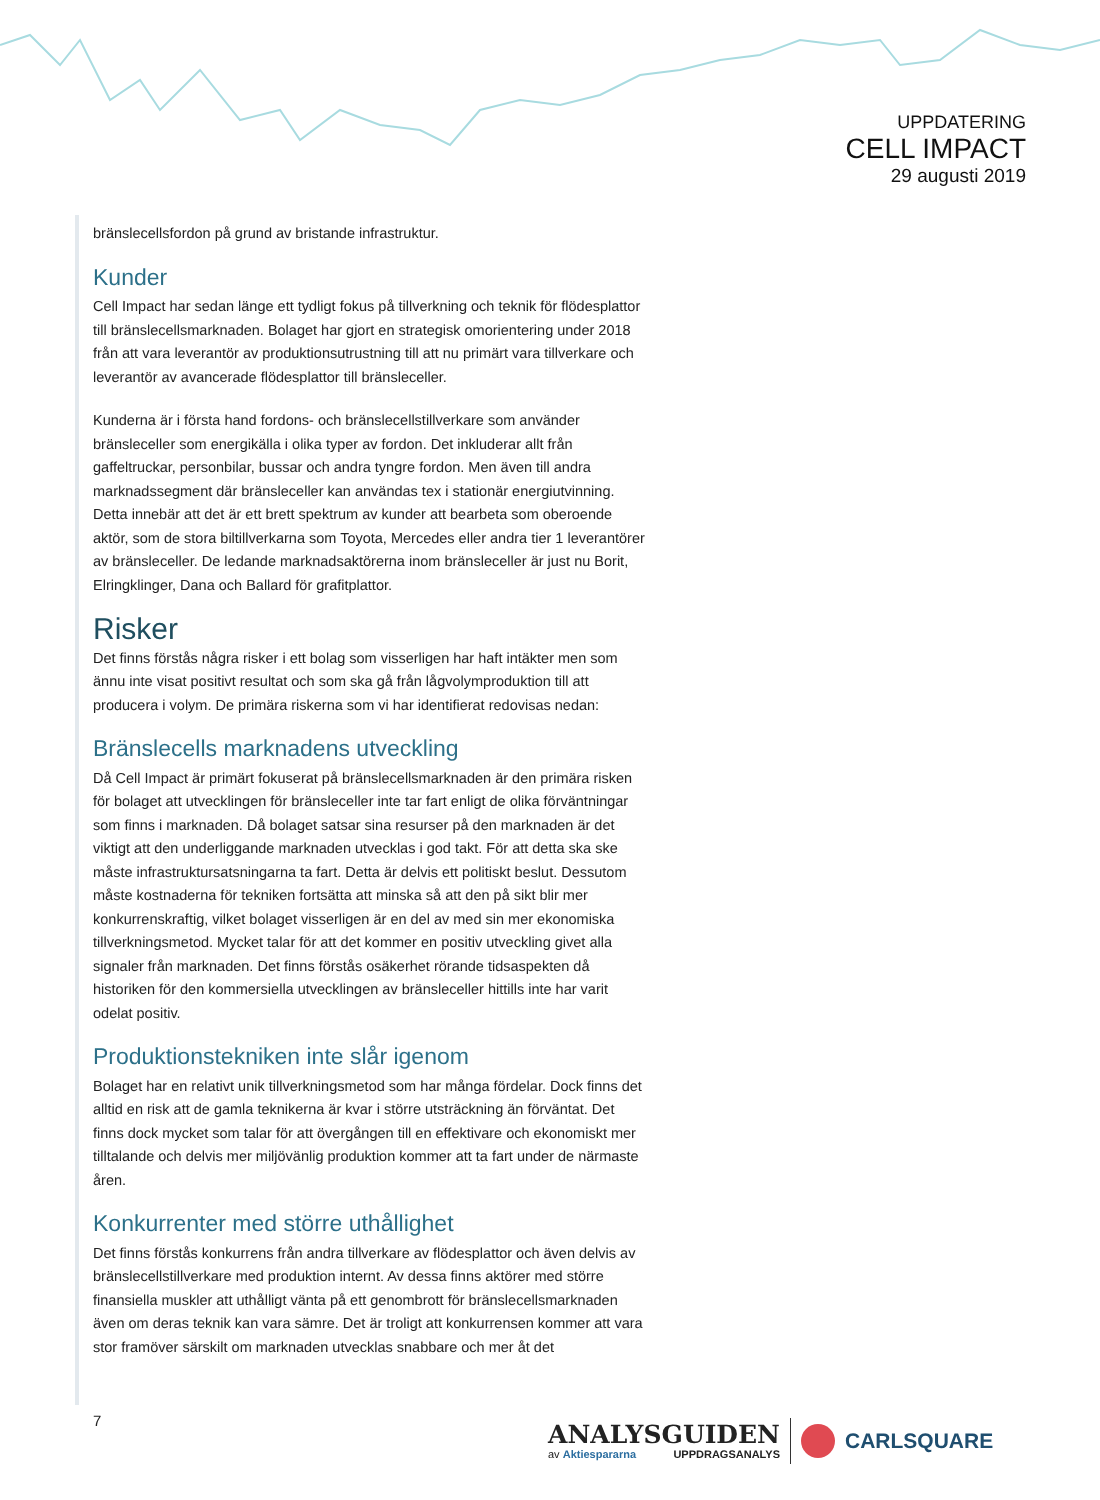UPPDATERING
CELL IMPACT
29 augusti 2019
bränslecellsfordon på grund av bristande infrastruktur.
Kunder
Cell Impact har sedan länge ett tydligt fokus på tillverkning och teknik för flödesplattor till bränslecellsmarknaden. Bolaget har gjort en strategisk omorientering under 2018 från att vara leverantör av produktionsutrustning till att nu primärt vara tillverkare och leverantör av avancerade flödesplattor till bränsleceller.
Kunderna är i första hand fordons- och bränslecellstillverkare som använder bränsleceller som energikälla i olika typer av fordon. Det inkluderar allt från gaffeltruckar, personbilar, bussar och andra tyngre fordon. Men även till andra marknadssegment där bränsleceller kan användas tex i stationär energiutvinning. Detta innebär att det är ett brett spektrum av kunder att bearbeta som oberoende aktör, som de stora biltillverkarna som Toyota, Mercedes eller andra tier 1 leverantörer av bränsleceller. De ledande marknadsaktörerna inom bränsleceller är just nu Borit, Elringklinger, Dana och Ballard för grafitplattor.
Risker
Det finns förstås några risker i ett bolag som visserligen har haft intäkter men som ännu inte visat positivt resultat och som ska gå från lågvolymproduktion till att producera i volym. De primära riskerna som vi har identifierat redovisas nedan:
Bränslecells marknadens utveckling
Då Cell Impact är primärt fokuserat på bränslecellsmarknaden är den primära risken för bolaget att utvecklingen för bränsleceller inte tar fart enligt de olika förväntningar som finns i marknaden. Då bolaget satsar sina resurser på den marknaden är det viktigt att den underliggande marknaden utvecklas i god takt. För att detta ska ske måste infrastruktursatsningarna ta fart. Detta är delvis ett politiskt beslut. Dessutom måste kostnaderna för tekniken fortsätta att minska så att den på sikt blir mer konkurrenskraftig, vilket bolaget visserligen är en del av med sin mer ekonomiska tillverkningsmetod. Mycket talar för att det kommer en positiv utveckling givet alla signaler från marknaden. Det finns förstås osäkerhet rörande tidsaspekten då historiken för den kommersiella utvecklingen av bränsleceller hittills inte har varit odelat positiv.
Produktionstekniken inte slår igenom
Bolaget har en relativt unik tillverkningsmetod som har många fördelar. Dock finns det alltid en risk att de gamla teknikerna är kvar i större utsträckning än förväntat. Det finns dock mycket som talar för att övergången till en effektivare och ekonomiskt mer tilltalande och delvis mer miljövänlig produktion kommer att ta fart under de närmaste åren.
Konkurrenter med större uthållighet
Det finns förstås konkurrens från andra tillverkare av flödesplattor och även delvis av bränslecellstillverkare med produktion internt. Av dessa finns aktörer med större finansiella muskler att uthålligt vänta på ett genombrott för bränslecellsmarknaden även om deras teknik kan vara sämre. Det är troligt att konkurrensen kommer att vara stor framöver särskilt om marknaden utvecklas snabbare och mer åt det
7
ANALYSGUIDEN
av Aktiespararna UPPDRAGSANALYS
CARLSQUARE